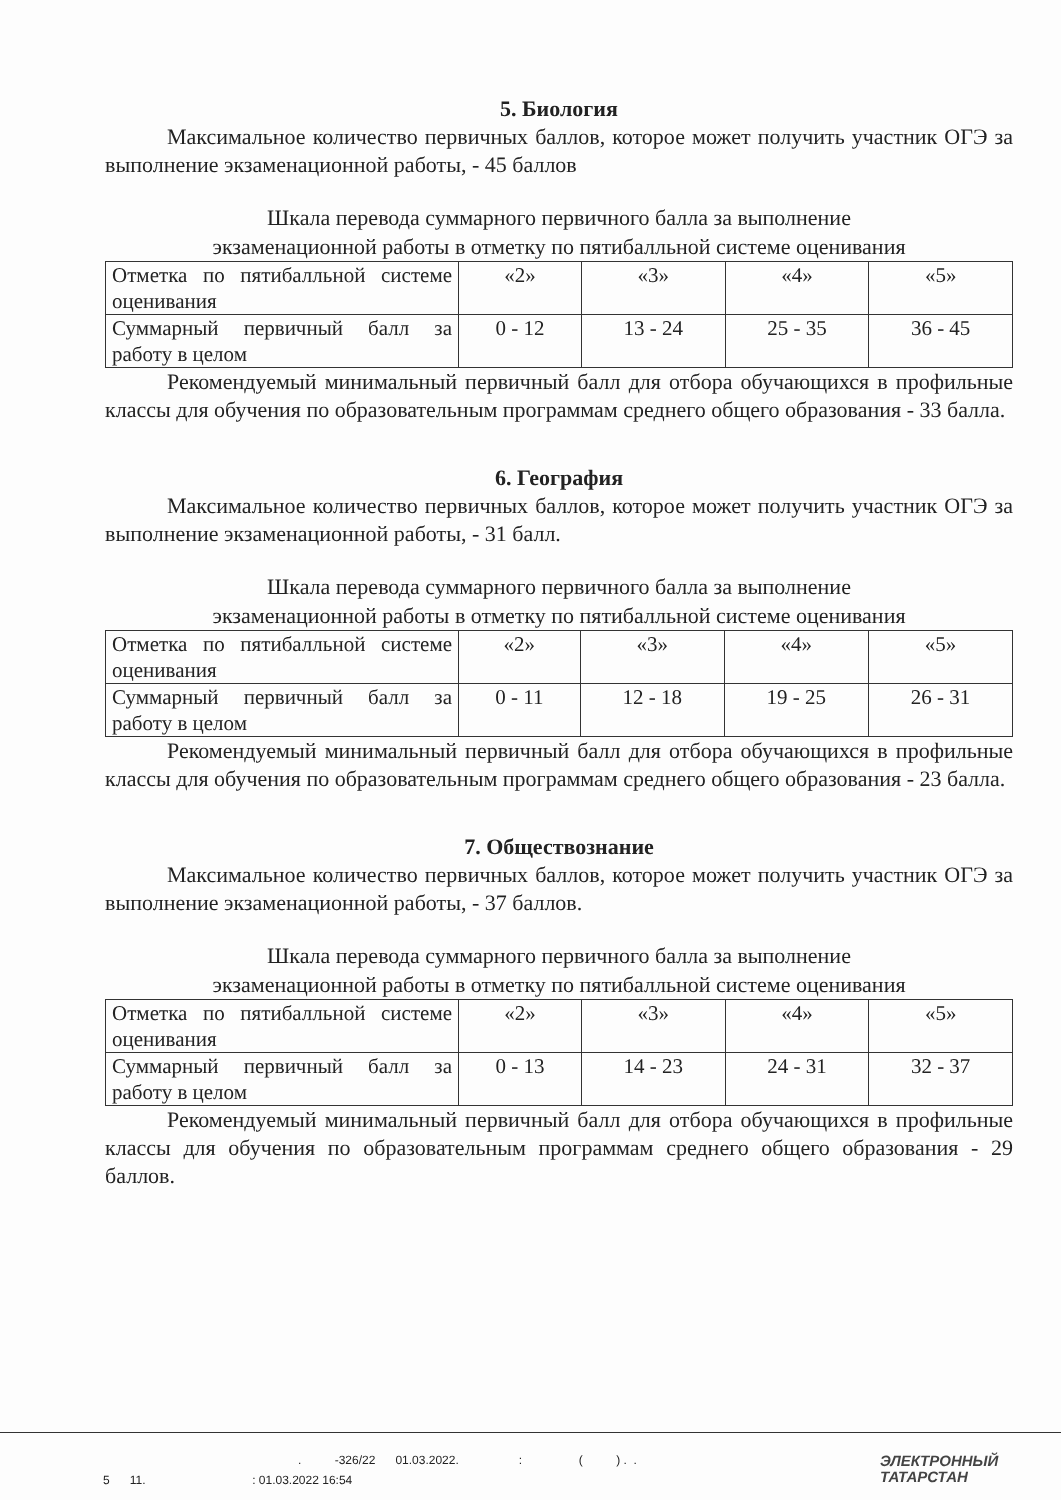5. Биология
Максимальное количество первичных баллов, которое может получить участник ОГЭ за выполнение экзаменационной работы, - 45 баллов
Шкала перевода суммарного первичного балла за выполнение
экзаменационной работы в отметку по пятибалльной системе оценивания
| Отметка по пятибалльной системе оценивания | «2» | «3» | «4» | «5» |
| Суммарный первичный балл за работу в целом | 0 - 12 | 13 - 24 | 25 - 35 | 36 - 45 |
Рекомендуемый минимальный первичный балл для отбора обучающихся в профильные классы для обучения по образовательным программам среднего общего образования - 33 балла.
6. География
Максимальное количество первичных баллов, которое может получить участник ОГЭ за выполнение экзаменационной работы, - 31 балл.
Шкала перевода суммарного первичного балла за выполнение
экзаменационной работы в отметку по пятибалльной системе оценивания
| Отметка по пятибалльной системе оценивания | «2» | «3» | «4» | «5» |
| Суммарный первичный балл за работу в целом | 0 - 11 | 12 - 18 | 19 - 25 | 26 - 31 |
Рекомендуемый минимальный первичный балл для отбора обучающихся в профильные классы для обучения по образовательным программам среднего общего образования - 23 балла.
7. Обществознание
Максимальное количество первичных баллов, которое может получить участник ОГЭ за выполнение экзаменационной работы, - 37 баллов.
Шкала перевода суммарного первичного балла за выполнение
экзаменационной работы в отметку по пятибалльной системе оценивания
| Отметка по пятибалльной системе оценивания | «2» | «3» | «4» | «5» |
| Суммарный первичный балл за работу в целом | 0 - 13 | 14 - 23 | 24 - 31 | 32 - 37 |
Рекомендуемый минимальный первичный балл для отбора обучающихся в профильные классы для обучения по образовательным программам среднего общего образования - 29 баллов.
. -326/22 01.03.2022. : ( ) . .
5 11. : 01.03.2022 16:54
ЭЛЕКТРОННЫЙ
ТАТАРСТАН